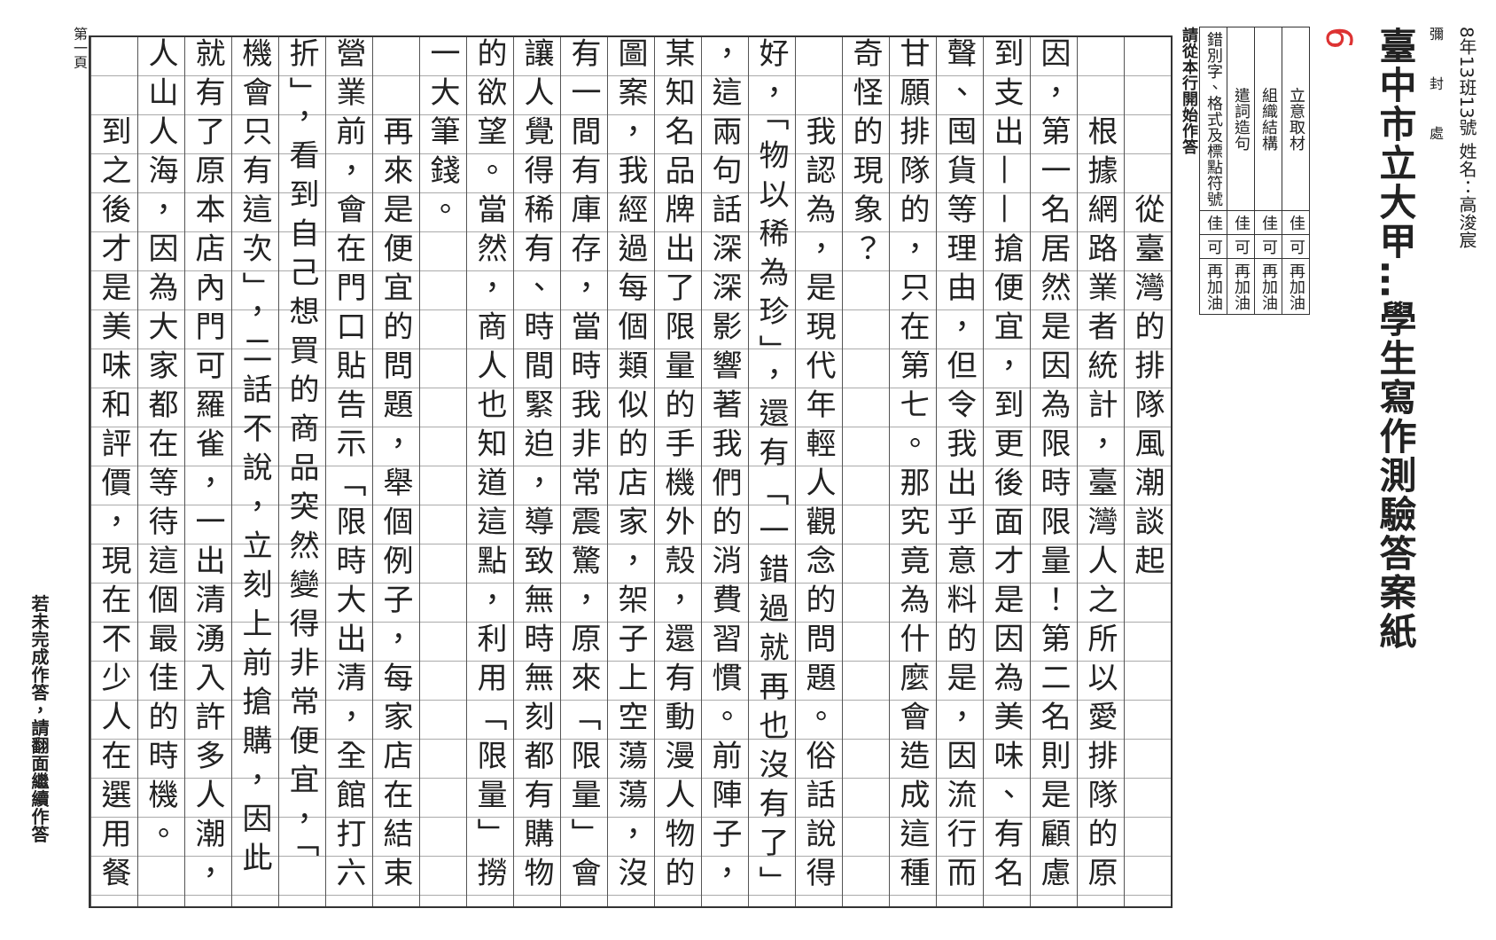8年13班13號 姓名：高浚宸
彌封處
臺中市立大甲…學生寫作測驗答案紙
6
| 立意取材 | 佳 | 可 | 再加油 |
| 組織結構 | 佳 | 可 | 再加油 |
| 遣詞造句 | 佳 | 可 | 再加油 |
| 錯別字、格式及標點符號 | 佳 | 可 | 再加油 |
請從本行開始作答
　　　　從臺灣的排隊風潮談起
　　根據網路業者統計，臺灣人之所以愛排隊的原
因，第一名居然是因為限時限量！第二名則是顧慮
到支出——搶便宜，到更後面才是因為美味、有名
聲、囤貨等理由，但令我出乎意料的是，因流行而
甘願排隊的，只在第七。那究竟為什麼會造成這種
奇怪的現象？
　　我認為，是現代年輕人觀念的問題。俗話說得
好，「物以稀為珍」，還有「一錯過就再也沒有了」
，這兩句話深深影響著我們的消費習慣。前陣子，
某知名品牌出了限量的手機外殼，還有動漫人物的
圖案，我經過每個類似的店家，架子上空蕩蕩，沒
有一間有庫存，當時我非常震驚，原來「限量」會
讓人覺得稀有、時間緊迫，導致無時無刻都有購物
的欲望。當然，商人也知道這點，利用「限量」撈
一大筆錢。
　　再來是便宜的問題，舉個例子，每家店在結束
營業前，會在門口貼告示「限時大出清，全館打六
折」，看到自己想買的商品突然變得非常便宜，「
機會只有這次」，二話不說，立刻上前搶購，因此
就有了原本店內門可羅雀，一出清湧入許多人潮，
人山人海，因為大家都在等待這個最佳的時機。
　　到之後才是美味和評價，現在不少人在選用餐
第一頁
若未完成作答，請翻面繼續作答